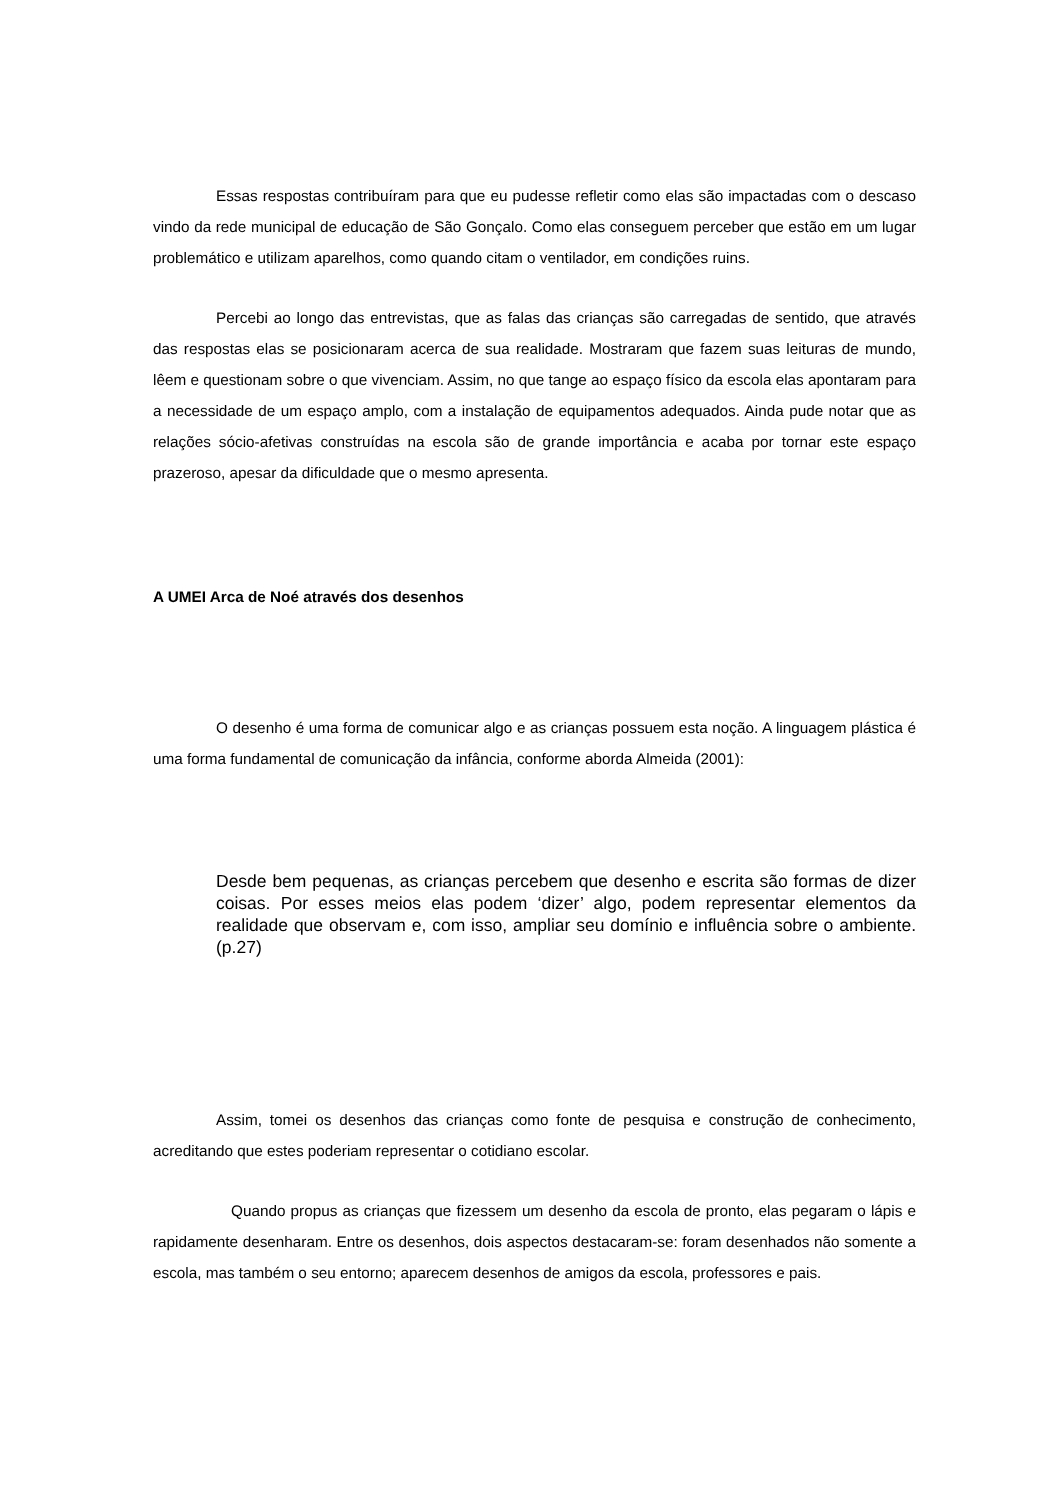Essas respostas contribuíram para que eu pudesse refletir como elas são impactadas com o descaso vindo da rede municipal de educação de São Gonçalo. Como elas conseguem perceber que estão em um lugar problemático e utilizam aparelhos, como quando citam o ventilador, em condições ruins.
Percebi ao longo das entrevistas, que as falas das crianças são carregadas de sentido, que através das respostas elas se posicionaram acerca de sua realidade. Mostraram que fazem suas leituras de mundo, lêem e questionam sobre o que vivenciam. Assim, no que tange ao espaço físico da escola elas apontaram para a necessidade de um espaço amplo, com a instalação de equipamentos adequados. Ainda pude notar que as relações sócio-afetivas construídas na escola são de grande importância e acaba por tornar este espaço prazeroso, apesar da dificuldade que o mesmo apresenta.
A UMEI Arca de Noé através dos desenhos
O desenho é uma forma de comunicar algo e as crianças possuem esta noção. A linguagem plástica é uma forma fundamental de comunicação da infância, conforme aborda Almeida (2001):
Desde bem pequenas, as crianças percebem que desenho e escrita são formas de dizer coisas. Por esses meios elas podem ‘dizer’ algo, podem representar elementos da realidade que observam e, com isso, ampliar seu domínio e influência sobre o ambiente. (p.27)
Assim, tomei os desenhos das crianças como fonte de pesquisa e construção de conhecimento, acreditando que estes poderiam representar o cotidiano escolar.
Quando propus as crianças que fizessem um desenho da escola de pronto, elas pegaram o lápis e rapidamente desenharam. Entre os desenhos, dois aspectos destacaram-se: foram desenhados não somente a escola, mas também o seu entorno; aparecem desenhos de amigos da escola, professores e pais.